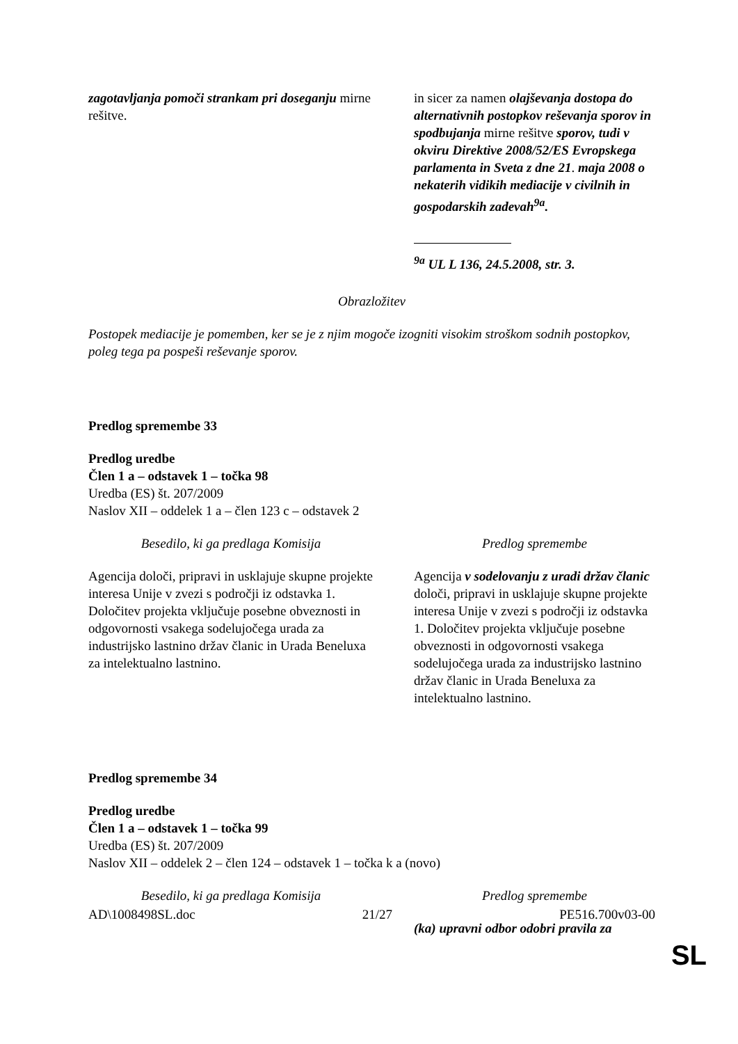| zagotavljanja pomoči strankam pri doseganju mirne rešitve. | in sicer za namen olajševanja dostopa do alternativnih postopkov reševanja sporov in spodbujanja mirne rešitve sporov, tudi v okviru Direktive 2008/52/ES Evropskega parlamenta in Sveta z dne 21 . maja 2008 o nekaterih vidikih mediacije v civilnih in gospodarskih zadevah<sup>9a</sup>. <sup>9a</sup> UL L 136, 24.5.2008, str. 3. |
Obrazložitev
Postopek mediacije je pomemben, ker se je z njim mogoče izogniti visokim stroškom sodnih postopkov, poleg tega pa pospeši reševanje sporov.
Predlog spremembe 33
Predlog uredbe
Člen 1 a – odstavek 1 – točka 98
Uredba (ES) št. 207/2009
Naslov XII – oddelek 1 a – člen 123 c – odstavek 2
| Besedilo, ki ga predlaga Komisija | Predlog spremembe |
| Agencija določi, pripravi in usklajuje skupne projekte interesa Unije v zvezi s področji iz odstavka 1. Določitev projekta vključuje posebne obveznosti in odgovornosti vsakega sodelujočega urada za industrijsko lastnino držav članic in Urada Beneluxa za intelektualno lastnino. | Agencija v sodelovanju z uradi držav članic določi, pripravi in usklajuje skupne projekte interesa Unije v zvezi s področji iz odstavka 1. Določitev projekta vključuje posebne obveznosti in odgovornosti vsakega sodelujočega urada za industrijsko lastnino držav članic in Urada Beneluxa za intelektualno lastnino. |
Predlog spremembe 34
Predlog uredbe
Člen 1 a – odstavek 1 – točka 99
Uredba (ES) št. 207/2009
Naslov XII – oddelek 2 – člen 124 – odstavek 1 – točka k a (novo)
| Besedilo, ki ga predlaga Komisija | Predlog spremembe |
| | (ka) upravni odbor odobri pravila za |
AD\1008498SL.doc 21/27 PE516.700v03-00
SL